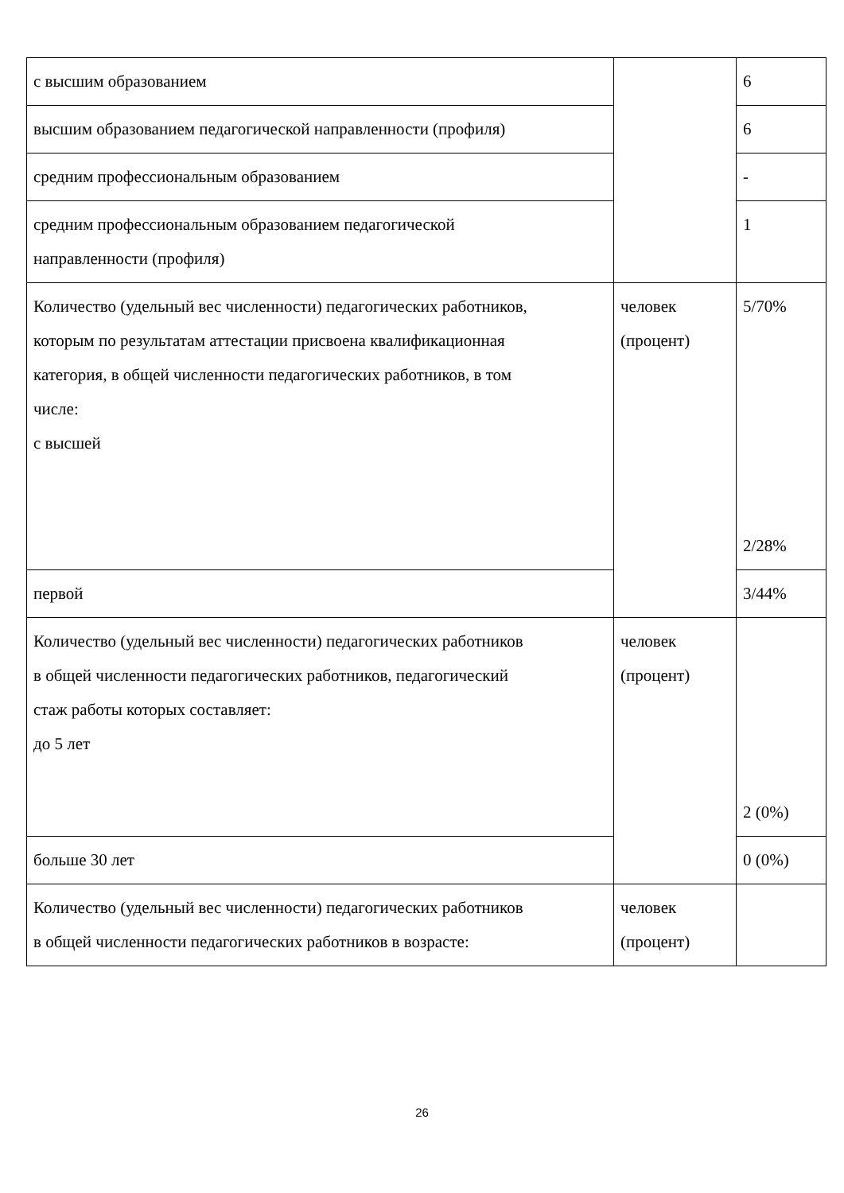| с высшим образованием | | 6 |
| высшим образованием педагогической направленности (профиля) | | 6 |
| средним профессиональным образованием | | - |
| средним профессиональным образованием педагогической направленности (профиля) | | 1 |
| Количество (удельный вес численности) педагогических работников, которым по результатам аттестации присвоена квалификационная категория, в общей численности педагогических работников, в том числе: с высшей | человек (процент) | 5/70% 2/28% |
| первой | | 3/44% |
| Количество (удельный вес численности) педагогических работников в общей численности педагогических работников, педагогический стаж работы которых составляет: до 5 лет | человек (процент) | 2 (0%) |
| больше 30 лет | | 0 (0%) |
| Количество (удельный вес численности) педагогических работников в общей численности педагогических работников в возрасте: | человек (процент) | |
26